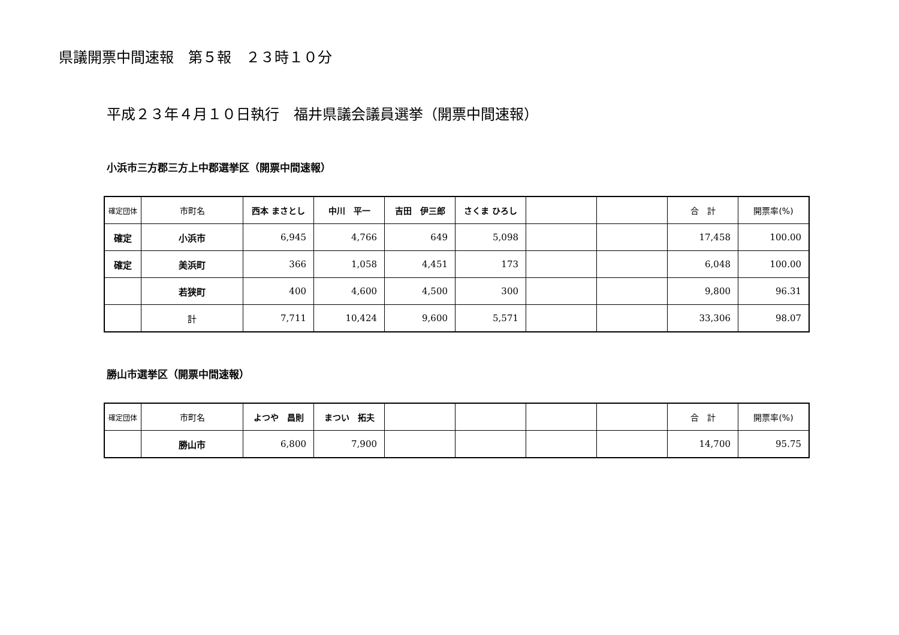県議開票中間速報　第５報　２３時１０分
平成２３年４月１０日執行　福井県議会議員選挙（開票中間速報）
小浜市三方郡三方上中郡選挙区（開票中間速報）
| 確定団体 | 市町名 | 西本 まさとし | 中川 平一 | 吉田 伊三郎 | さくま ひろし | | | 合 計 | 開票率(%) |
| --- | --- | --- | --- | --- | --- | --- | --- | --- | --- |
| 確定 | 小浜市 | 6,945 | 4,766 | 649 | 5,098 | | | 17,458 | 100.00 |
| 確定 | 美浜町 | 366 | 1,058 | 4,451 | 173 | | | 6,048 | 100.00 |
| | 若狭町 | 400 | 4,600 | 4,500 | 300 | | | 9,800 | 96.31 |
| | 計 | 7,711 | 10,424 | 9,600 | 5,571 | | | 33,306 | 98.07 |
勝山市選挙区（開票中間速報）
| 確定団体 | 市町名 | よつや 昌則 | まつい 拓夫 | | | | | 合 計 | 開票率(%) |
| --- | --- | --- | --- | --- | --- | --- | --- | --- | --- |
| | 勝山市 | 6,800 | 7,900 | | | | | 14,700 | 95.75 |